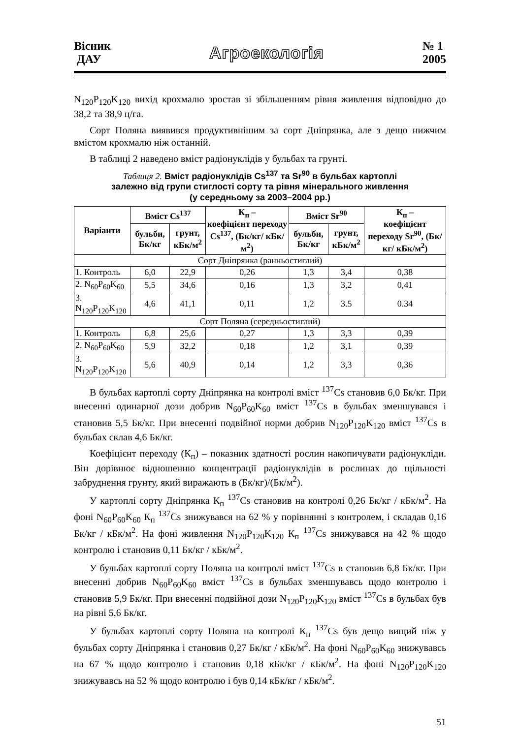Вісник
ДАУ
Агроекологія
№ 1
2005
N<sub>120</sub>P<sub>120</sub>K<sub>120</sub> вихід крохмалю зростав зі збільшенням рівня живлення відповідно до 38,2 та 38,9 ц/га.
Сорт Поляна виявився продуктивнішим за сорт Дніпрянка, але з дещо нижчим вмістом крохмалю ніж останній.
В таблиці 2 наведено вміст радіонуклідів у бульбах та грунті.
Таблиця 2. Вміст радіонуклідів Cs<sup>137</sup> та Sr<sup>90</sup> в бульбах картоплі
залежно від групи стиглості сорту та рівня мінерального живлення
(у середньому за 2003–2004 рр.)
| Варіанти | Вміст Cs<sup>137</sup> | | К<sub>п</sub> – коефіцієнт переходу Cs<sup>137</sup>, (Бк/кг/ кБк/м<sup>2</sup>) | Вміст Sr<sup>90</sup> | | К<sub>п</sub> – коефіцієнт переходу Sr<sup>90</sup>, (Бк/кг/ кБк/м<sup>2</sup>) |
| --- | --- | --- | --- | --- | --- | --- |
| | бульби, Бк/кг | грунт, кБк/м<sup>2</sup> | | бульби, Бк/кг | грунт, кБк/м<sup>2</sup> | |
| Сорт Дніпрянка (ранньостиглий) | | | | | | |
| 1. Контроль | 6,0 | 22,9 | 0,26 | 1,3 | 3,4 | 0,38 |
| 2. N<sub>60</sub>P<sub>60</sub>K<sub>60</sub> | 5,5 | 34,6 | 0,16 | 1,3 | 3,2 | 0,41 |
| 3. N<sub>120</sub>P<sub>120</sub>K<sub>120</sub> | 4,6 | 41,1 | 0,11 | 1,2 | 3.5 | 0.34 |
| Сорт Поляна (середньостиглий) | | | | | | |
| 1. Контроль | 6,8 | 25,6 | 0,27 | 1,3 | 3,3 | 0,39 |
| 2. N<sub>60</sub>P<sub>60</sub>K<sub>60</sub> | 5,9 | 32,2 | 0,18 | 1,2 | 3,1 | 0,39 |
| 3. N<sub>120</sub>P<sub>120</sub>K<sub>120</sub> | 5,6 | 40,9 | 0,14 | 1,2 | 3,3 | 0,36 |
В бульбах картоплі сорту Дніпрянка на контролі вміст <sup>137</sup>Cs становив 6,0 Бк/кг. При внесенні одинарної дози добрив N<sub>60</sub>P<sub>60</sub>K<sub>60</sub> вміст <sup>137</sup>Cs в бульбах зменшувався і становив 5,5 Бк/кг. При внесенні подвійної норми добрив N<sub>120</sub>P<sub>120</sub>K<sub>120</sub> вміст <sup>137</sup>Cs в бульбах склав 4,6 Бк/кг.
Коефіцієнт переходу (К<sub>п</sub>) – показник здатності рослин накопичувати радіонукліди. Він дорівнює відношенню концентрації радіонуклідів в рослинах до щільності забруднення грунту, який виражають в (Бк/кг)/(Бк/м<sup>2</sup>).
У картоплі сорту Дніпрянка К<sub>п</sub> <sup>137</sup>Cs становив на контролі 0,26 Бк/кг / кБк/м<sup>2</sup>. На фоні N<sub>60</sub>P<sub>60</sub>K<sub>60</sub> К<sub>п</sub> <sup>137</sup>Cs знижувався на 62 % у порівнянні з контролем, і складав 0,16 Бк/кг / кБк/м<sup>2</sup>. На фоні живлення N<sub>120</sub>P<sub>120</sub>K<sub>120</sub> К<sub>п</sub> <sup>137</sup>Cs знижувався на 42 % щодо контролю і становив 0,11 Бк/кг / кБк/м<sup>2</sup>.
У бульбах картоплі сорту Поляна на контролі вміст <sup>137</sup>Cs в становив 6,8 Бк/кг. При внесенні добрив N<sub>60</sub>P<sub>60</sub>K<sub>60</sub> вміст <sup>137</sup>Cs в бульбах зменшувавсь щодо контролю і становив 5,9 Бк/кг. При внесенні подвійної дози N<sub>120</sub>P<sub>120</sub>K<sub>120</sub> вміст <sup>137</sup>Cs в бульбах був на рівні 5,6 Бк/кг.
У бульбах картоплі сорту Поляна на контролі К<sub>п</sub> <sup>137</sup>Cs був дещо вищий ніж у бульбах сорту Дніпрянка і становив 0,27 Бк/кг / кБк/м<sup>2</sup>. На фоні N<sub>60</sub>P<sub>60</sub>K<sub>60</sub> знижувавсь на 67 % щодо контролю і становив 0,18 кБк/кг / кБк/м<sup>2</sup>. На фоні N<sub>120</sub>P<sub>120</sub>K<sub>120</sub> знижувавсь на 52 % щодо контролю і був 0,14 кБк/кг / кБк/м<sup>2</sup>.
51